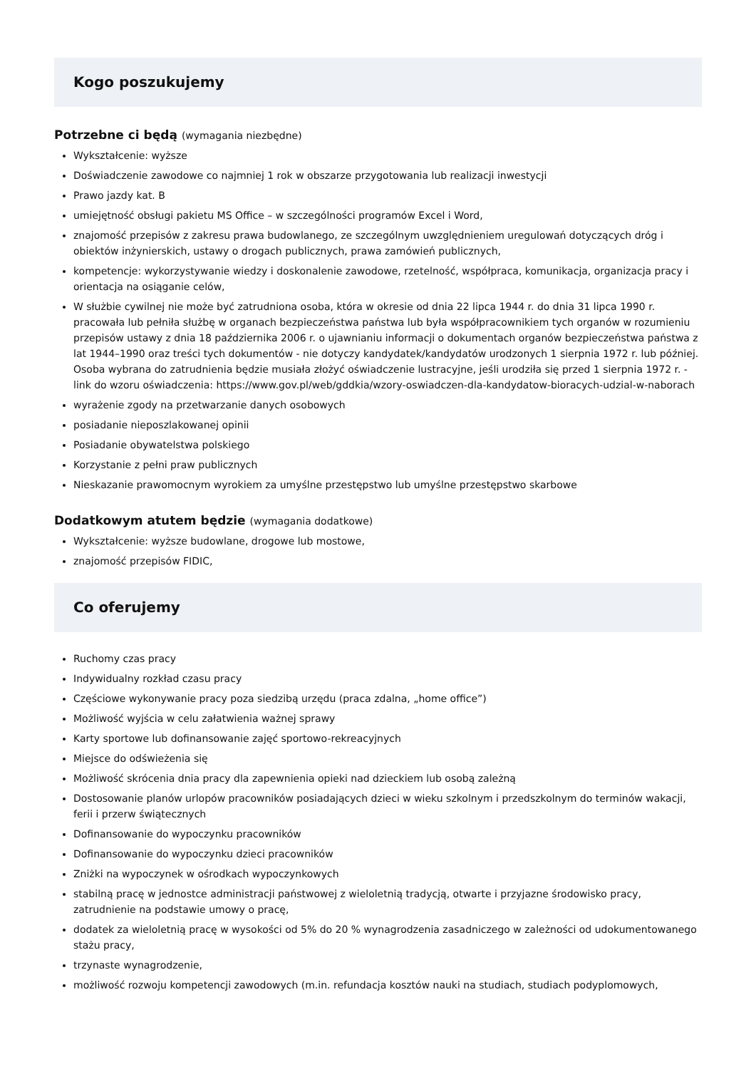Kogo poszukujemy
Potrzebne ci będą (wymagania niezbędne)
Wykształcenie: wyższe
Doświadczenie zawodowe co najmniej 1 rok w obszarze przygotowania lub realizacji inwestycji
Prawo jazdy kat. B
umiejętność obsługi pakietu MS Office – w szczególności programów Excel i Word,
znajomość przepisów z zakresu prawa budowlanego, ze szczególnym uwzględnieniem uregulowań dotyczących dróg i obiektów inżynierskich, ustawy o drogach publicznych, prawa zamówień publicznych,
kompetencje: wykorzystywanie wiedzy i doskonalenie zawodowe, rzetelność, współpraca, komunikacja, organizacja pracy i orientacja na osiąganie celów,
W służbie cywilnej nie może być zatrudniona osoba, która w okresie od dnia 22 lipca 1944 r. do dnia 31 lipca 1990 r. pracowała lub pełniła służbę w organach bezpieczeństwa państwa lub była współpracownikiem tych organów w rozumieniu przepisów ustawy z dnia 18 października 2006 r. o ujawnianiu informacji o dokumentach organów bezpieczeństwa państwa z lat 1944–1990 oraz treści tych dokumentów - nie dotyczy kandydatek/kandydatów urodzonych 1 sierpnia 1972 r. lub później. Osoba wybrana do zatrudnienia będzie musiała złożyć oświadczenie lustracyjne, jeśli urodziła się przed 1 sierpnia 1972 r. - link do wzoru oświadczenia: https://www.gov.pl/web/gddkia/wzory-oswiadczen-dla-kandydatow-bioracych-udzial-w-naborach
wyrażenie zgody na przetwarzanie danych osobowych
posiadanie nieposzlakowanej opinii
Posiadanie obywatelstwa polskiego
Korzystanie z pełni praw publicznych
Nieskazanie prawomocnym wyrokiem za umyślne przestępstwo lub umyślne przestępstwo skarbowe
Dodatkowym atutem będzie (wymagania dodatkowe)
Wykształcenie: wyższe budowlane, drogowe lub mostowe,
znajomość przepisów FIDIC,
Co oferujemy
Ruchomy czas pracy
Indywidualny rozkład czasu pracy
Częściowe wykonywanie pracy poza siedzibą urzędu (praca zdalna, „home office”)
Możliwość wyjścia w celu załatwienia ważnej sprawy
Karty sportowe lub dofinansowanie zajęć sportowo-rekreacyjnych
Miejsce do odświeżenia się
Możliwość skrócenia dnia pracy dla zapewnienia opieki nad dzieckiem lub osobą zależną
Dostosowanie planów urlopów pracowników posiadających dzieci w wieku szkolnym i przedszkolnym do terminów wakacji, ferii i przerw świątecznych
Dofinansowanie do wypoczynku pracowników
Dofinansowanie do wypoczynku dzieci pracowników
Zniżki na wypoczynek w ośrodkach wypoczynkowych
stabilną pracę w jednostce administracji państwowej z wieloletnią tradycją, otwarte i przyjazne środowisko pracy, zatrudnienie na podstawie umowy o pracę,
dodatek za wieloletnią pracę w wysokości od 5% do 20 % wynagrodzenia zasadniczego w zależności od udokumentowanego stażu pracy,
trzynaste wynagrodzenie,
możliwość rozwoju kompetencji zawodowych (m.in. refundacja kosztów nauki na studiach, studiach podyplomowych,